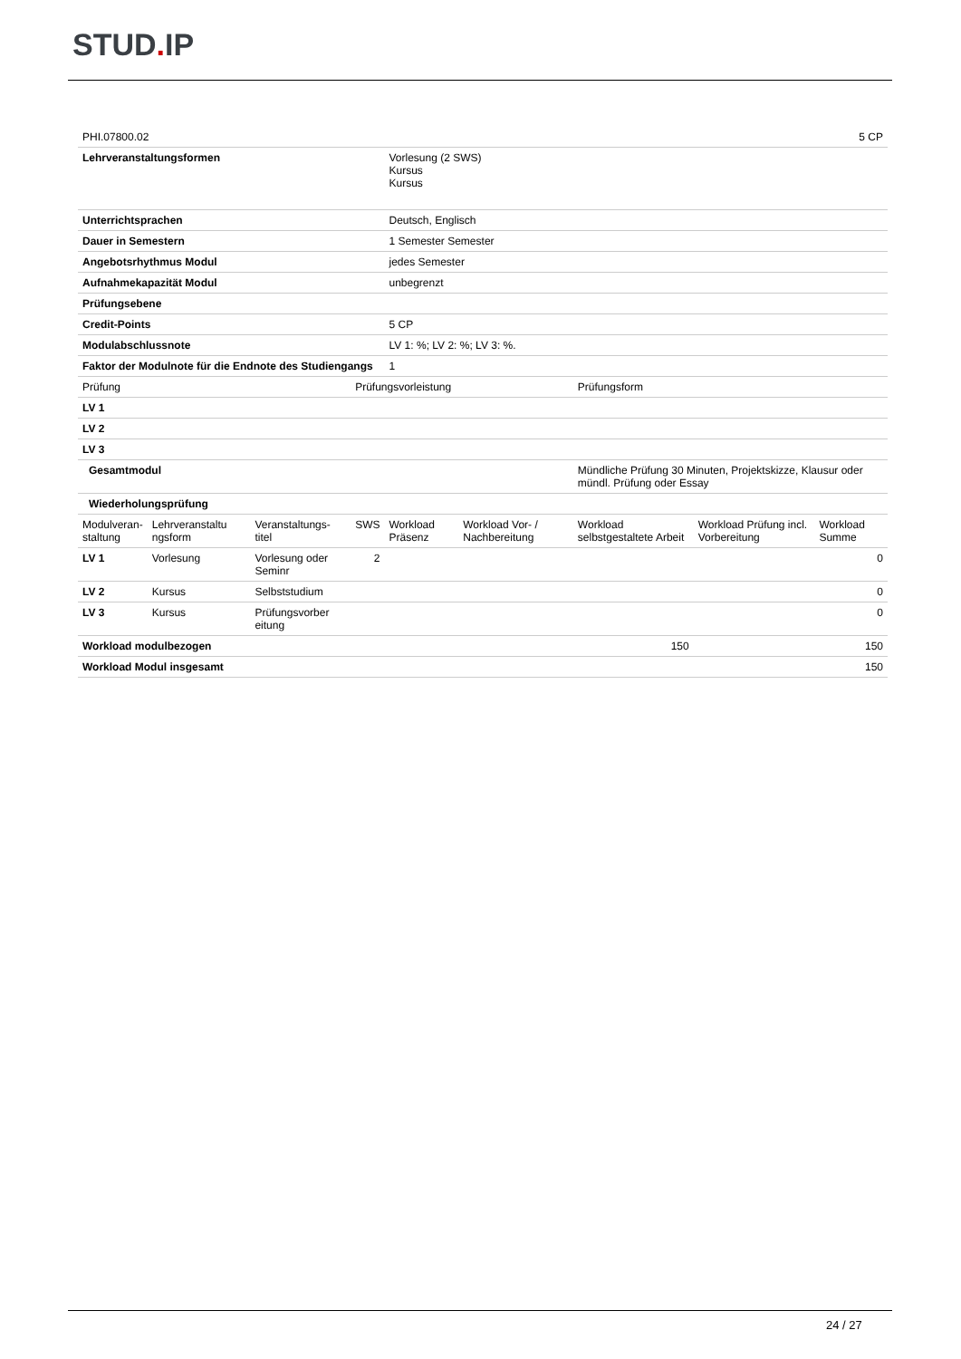STUD. IP
| PHI.07800.02 | | | | | | | | 5 CP |
| Lehrveranstaltungsformen | | | | Vorlesung (2 SWS) Kursus Kursus | | | | |
| Unterrichtsprachen | | | | Deutsch, Englisch | | | | |
| Dauer in Semestern | | | | 1 Semester Semester | | | | |
| Angebotsrhythmus Modul | | | | jedes Semester | | | | |
| Aufnahmekapazität Modul | | | | unbegrenzt | | | | |
| Prüfungsebene | | | | | | | | |
| Credit-Points | | | | 5 CP | | | | |
| Modulabschlussnote | | | | LV 1: %; LV 2: %; LV 3: %. | | | | |
| Faktor der Modulnote für die Endnote des Studiengangs | | | | 1 | | | | |
| Prüfung | | | Prüfungsvorleistung | | | Prüfungsform | | |
| LV 1 | | | | | | | | |
| LV 2 | | | | | | | | |
| LV 3 | | | | | | | | |
| Gesamtmodul | | | | | | Mündliche Prüfung 30 Minuten, Projektskizze, Klausur oder mündl. Prüfung oder Essay | | |
| Wiederholungsprüfung | | | | | | | | |
| Modulveran- staltung | Lehrveranstaltu ngsform | Veranstaltungs- titel | SWS | Workload Präsenz | Workload Vor- / Nachbereitung | Workload selbstgestaltete Arbeit | Workload Prüfung incl. Vorbereitung | Workload Summe |
| LV 1 | Vorlesung | Vorlesung oder Seminr | 2 | | | | | 0 |
| LV 2 | Kursus | Selbststudium | | | | | | 0 |
| LV 3 | Kursus | Prüfungsvorber eitung | | | | | | 0 |
| Workload modulbezogen | | | | | | 150 | | 150 |
| Workload Modul insgesamt | | | | | | | | 150 |
24 / 27